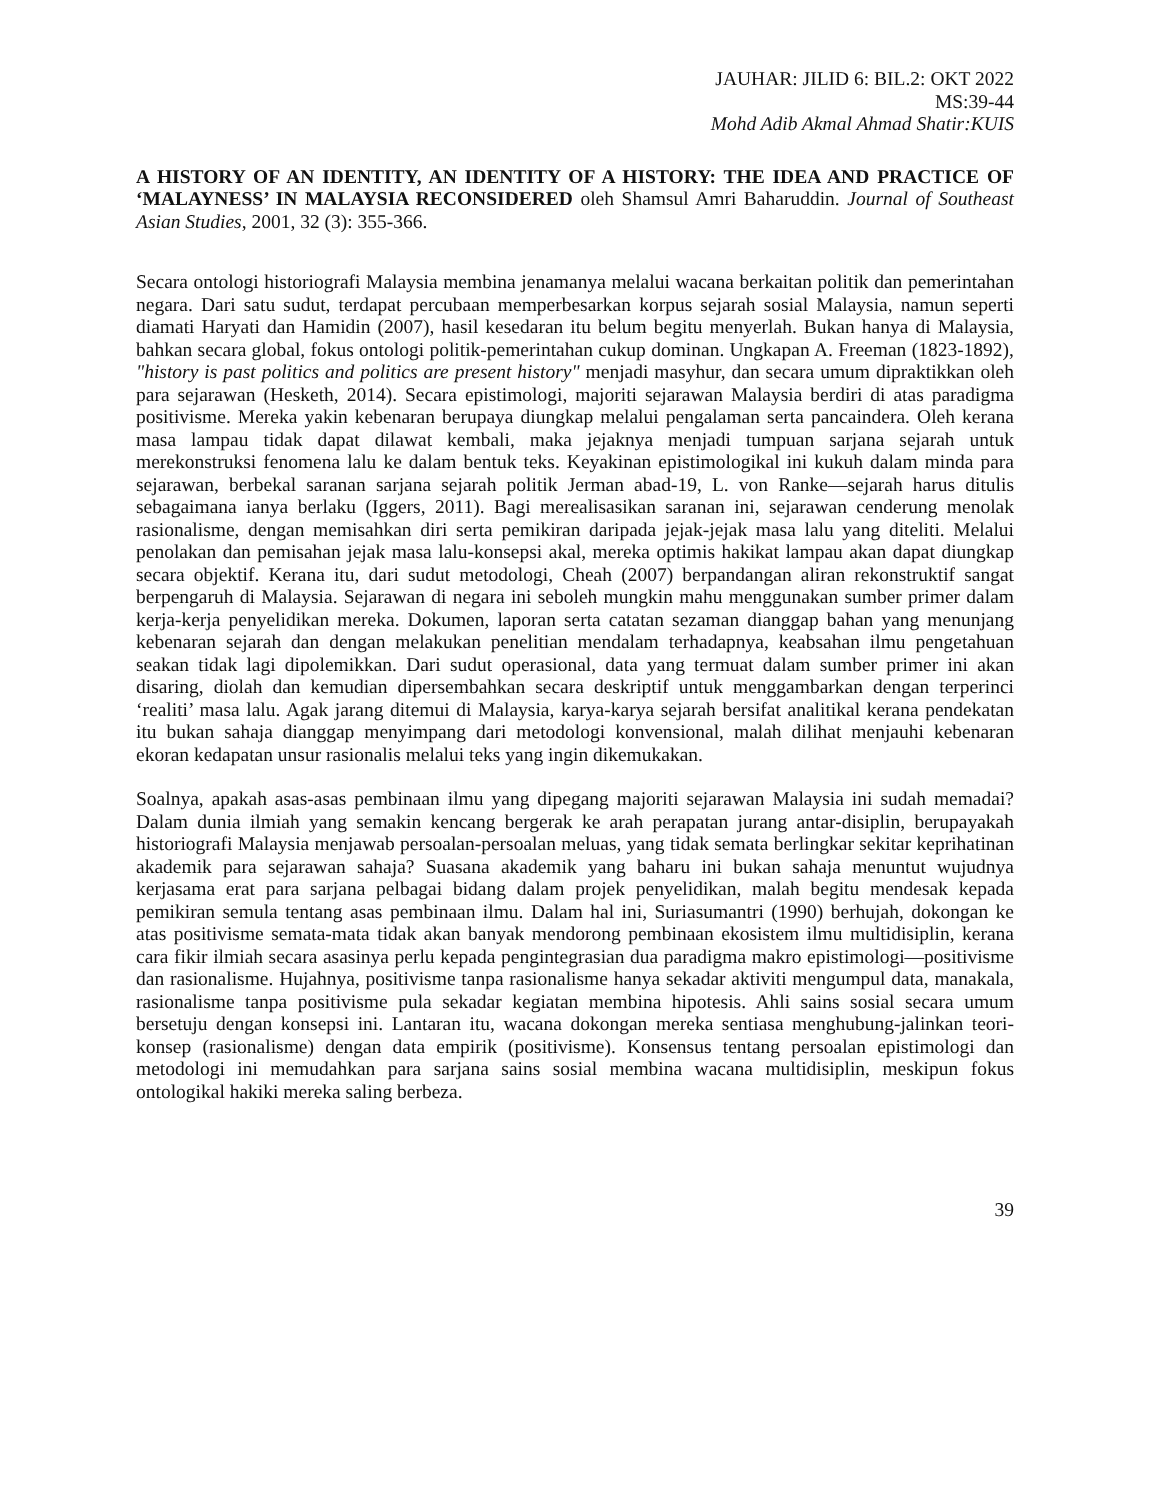JAUHAR: JILID 6: BIL.2: OKT 2022
MS:39-44
Mohd Adib Akmal Ahmad Shatir:KUIS
A HISTORY OF AN IDENTITY, AN IDENTITY OF A HISTORY: THE IDEA AND PRACTICE OF ‘MALAYNESS’ IN MALAYSIA RECONSIDERED oleh Shamsul Amri Baharuddin. Journal of Southeast Asian Studies, 2001, 32 (3): 355-366.
Secara ontologi historiografi Malaysia membina jenamanya melalui wacana berkaitan politik dan pemerintahan negara. Dari satu sudut, terdapat percubaan memperbesarkan korpus sejarah sosial Malaysia, namun seperti diamati Haryati dan Hamidin (2007), hasil kesedaran itu belum begitu menyerlah. Bukan hanya di Malaysia, bahkan secara global, fokus ontologi politik-pemerintahan cukup dominan. Ungkapan A. Freeman (1823-1892), "history is past politics and politics are present history" menjadi masyhur, dan secara umum dipraktikkan oleh para sejarawan (Hesketh, 2014). Secara epistimologi, majoriti sejarawan Malaysia berdiri di atas paradigma positivisme. Mereka yakin kebenaran berupaya diungkap melalui pengalaman serta pancaindera. Oleh kerana masa lampau tidak dapat dilawat kembali, maka jejaknya menjadi tumpuan sarjana sejarah untuk merekonstruksi fenomena lalu ke dalam bentuk teks. Keyakinan epistimologikal ini kukuh dalam minda para sejarawan, berbekal saranan sarjana sejarah politik Jerman abad-19, L. von Ranke—sejarah harus ditulis sebagaimana ianya berlaku (Iggers, 2011). Bagi merealisasikan saranan ini, sejarawan cenderung menolak rasionalisme, dengan memisahkan diri serta pemikiran daripada jejak-jejak masa lalu yang diteliti. Melalui penolakan dan pemisahan jejak masa lalu-konsepsi akal, mereka optimis hakikat lampau akan dapat diungkap secara objektif. Kerana itu, dari sudut metodologi, Cheah (2007) berpandangan aliran rekonstruktif sangat berpengaruh di Malaysia. Sejarawan di negara ini seboleh mungkin mahu menggunakan sumber primer dalam kerja-kerja penyelidikan mereka. Dokumen, laporan serta catatan sezaman dianggap bahan yang menunjang kebenaran sejarah dan dengan melakukan penelitian mendalam terhadapnya, keabsahan ilmu pengetahuan seakan tidak lagi dipolemikkan. Dari sudut operasional, data yang termuat dalam sumber primer ini akan disaring, diolah dan kemudian dipersembahkan secara deskriptif untuk menggambarkan dengan terperinci ‘realiti’ masa lalu. Agak jarang ditemui di Malaysia, karya-karya sejarah bersifat analitikal kerana pendekatan itu bukan sahaja dianggap menyimpang dari metodologi konvensional, malah dilihat menjauhi kebenaran ekoran kedapatan unsur rasionalis melalui teks yang ingin dikemukakan.
Soalnya, apakah asas-asas pembinaan ilmu yang dipegang majoriti sejarawan Malaysia ini sudah memadai? Dalam dunia ilmiah yang semakin kencang bergerak ke arah perapatan jurang antar-disiplin, berupayakah historiografi Malaysia menjawab persoalan-persoalan meluas, yang tidak semata berlingkar sekitar keprihatinan akademik para sejarawan sahaja? Suasana akademik yang baharu ini bukan sahaja menuntut wujudnya kerjasama erat para sarjana pelbagai bidang dalam projek penyelidikan, malah begitu mendesak kepada pemikiran semula tentang asas pembinaan ilmu. Dalam hal ini, Suriasumantri (1990) berhujah, dokongan ke atas positivisme semata-mata tidak akan banyak mendorong pembinaan ekosistem ilmu multidisiplin, kerana cara fikir ilmiah secara asasinya perlu kepada pengintegrasian dua paradigma makro epistimologi—positivisme dan rasionalisme. Hujahnya, positivisme tanpa rasionalisme hanya sekadar aktiviti mengumpul data, manakala, rasionalisme tanpa positivisme pula sekadar kegiatan membina hipotesis. Ahli sains sosial secara umum bersetuju dengan konsepsi ini. Lantaran itu, wacana dokongan mereka sentiasa menghubung-jalinkan teori-konsep (rasionalisme) dengan data empirik (positivisme). Konsensus tentang persoalan epistimologi dan metodologi ini memudahkan para sarjana sains sosial membina wacana multidisiplin, meskipun fokus ontologikal hakiki mereka saling berbeza.
39